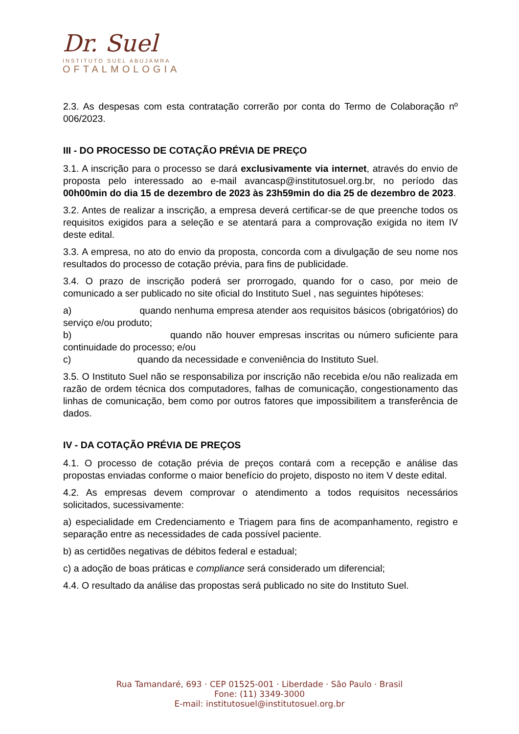Dr. Suel
INSTITUTO SUEL ABUJAMRA
OFTALMOLOGIA
2.3. As despesas com esta contratação correrão por conta do Termo de Colaboração nº 006/2023.
III - DO PROCESSO DE COTAÇÃO PRÉVIA DE PREÇO
3.1. A inscrição para o processo se dará exclusivamente via internet, através do envio de proposta pelo interessado ao e-mail avancasp@institutosuel.org.br, no período das 00h00min do dia 15 de dezembro de 2023 às 23h59min do dia 25 de dezembro de 2023.
3.2. Antes de realizar a inscrição, a empresa deverá certificar-se de que preenche todos os requisitos exigidos para a seleção e se atentará para a comprovação exigida no item IV deste edital.
3.3. A empresa, no ato do envio da proposta, concorda com a divulgação de seu nome nos resultados do processo de cotação prévia, para fins de publicidade.
3.4. O prazo de inscrição poderá ser prorrogado, quando for o caso, por meio de comunicado a ser publicado no site oficial do Instituto Suel , nas seguintes hipóteses:
a) quando nenhuma empresa atender aos requisitos básicos (obrigatórios) do serviço e/ou produto;
b) quando não houver empresas inscritas ou número suficiente para continuidade do processo; e/ou
c) quando da necessidade e conveniência do Instituto Suel.
3.5. O Instituto Suel não se responsabiliza por inscrição não recebida e/ou não realizada em razão de ordem técnica dos computadores, falhas de comunicação, congestionamento das linhas de comunicação, bem como por outros fatores que impossibilitem a transferência de dados.
IV - DA COTAÇÃO PRÉVIA DE PREÇOS
4.1. O processo de cotação prévia de preços contará com a recepção e análise das propostas enviadas conforme o maior benefício do projeto, disposto no item V deste edital.
4.2. As empresas devem comprovar o atendimento a todos requisitos necessários solicitados, sucessivamente:
a) especialidade em Credenciamento e Triagem para fins de acompanhamento, registro e separação entre as necessidades de cada possível paciente.
b) as certidões negativas de débitos federal e estadual;
c) a adoção de boas práticas e compliance será considerado um diferencial;
4.4. O resultado da análise das propostas será publicado no site do Instituto Suel.
Rua Tamandaré, 693 · CEP 01525-001 · Liberdade · São Paulo · Brasil
Fone: (11) 3349-3000
E-mail: institutosuel@institutosuel.org.br